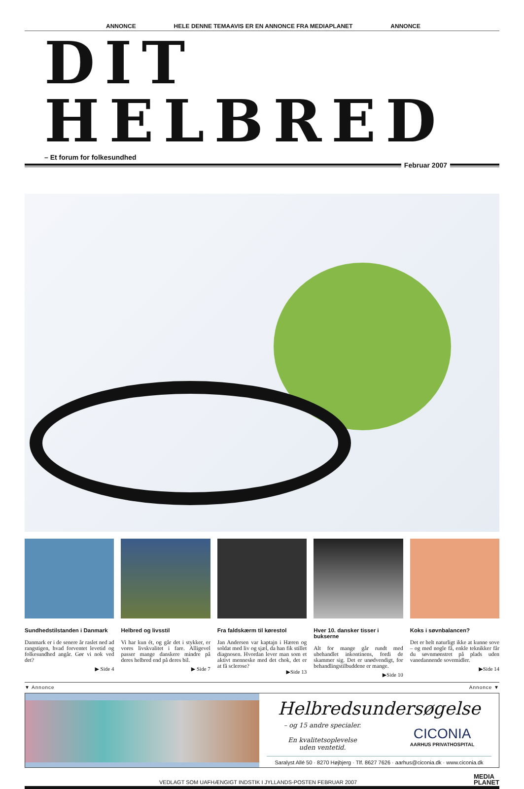ANNONCE HELE DENNE TEMAAVIS ER EN ANNONCE FRA MEDIAPLANET ANNONCE
DIT HELBRED
– Et forum for folkesundhed
Februar 2007
Sundhedstilstanden i Danmark
Danmark er i de senere år raslet ned ad rangstigen, hvad forventet levetid og folkesundhed angår. Gør vi nok ved det?
▶ Side 4
Helbred og livsstil
Vi har kun ét, og går det i stykker, er vores livskvalitet i fare. Alligevel passer mange danskere mindre på deres helbred end på deres bil.
▶ Side 7
Fra faldskærm til kørestol
Jan Andersen var kaptajn i Hæren og soldat med liv og sjæl, da han fik stillet diagnosen. Hvordan lever man som et aktivt menneske med det chok, det er at få sclerose?
▶Side 13
Hver 10. dansker tisser i bukserne
Alt for mange går rundt med ubehandlet inkontinens, fordi de skammer sig. Det er unødvendigt, for behandlingstilbuddene er mange.
▶Side 10
Koks i søvnbalancen?
Det er helt naturligt ikke at kunne sove – og med nogle få, enkle teknikker får du søvnmønstret på plads uden vanedannende sovemidler.
▶Side 14
▼ Annonce Annonce ▼
Helbredsundersøgelse
– og 15 andre specialer.
En kvalitetsoplevelse
uden ventetid.
CICONIA
AARHUS PRIVATHOSPITAL
Saralyst Allé 50 · 8270 Højbjerg · Tlf. 8627 7626 · aarhus@ciconia.dk · www.ciconia.dk
VEDLAGT SOM UAFHÆNGIGT INDSTIK I JYLLANDS-POSTEN FEBRUAR 2007 MEDIA
PLANET